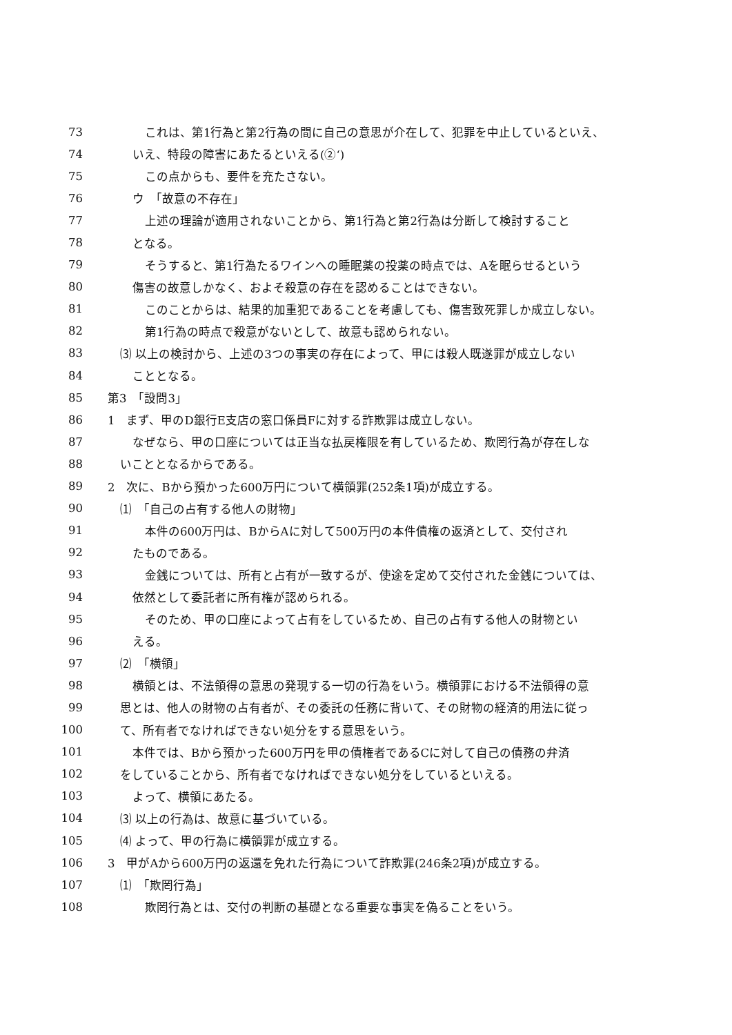73 これは、第1行為と第2行為の間に自己の意思が介在して、犯罪を中止しているといえ、
74 いえ、特段の障害にあたるといえる(②‘)
75 この点からも、要件を充たさない。
76 ウ　「故意の不存在」
77 上述の理論が適用されないことから、第1行為と第2行為は分断して検討すること
78 となる。
79 そうすると、第1行為たるワインへの睡眠薬の投薬の時点では、Aを眠らせるという
80 傷害の故意しかなく、およそ殺意の存在を認めることはできない。
81 このことからは、結果的加重犯であることを考慮しても、傷害致死罪しか成立しない。
82 第1行為の時点で殺意がないとして、故意も認められない。
83 ⑶ 以上の検討から、上述の3つの事実の存在によって、甲には殺人既遂罪が成立しない
84 こととなる。
85 第3　「設問3」
86 1　まず、甲のD銀行E支店の窓口係員Fに対する詐欺罪は成立しない。
87 なぜなら、甲の口座については正当な払戻権限を有しているため、欺罔行為が存在しな
88 いこととなるからである。
89 2　次に、Bから預かった600万円について横領罪(252条1項)が成立する。
90 ⑴　「自己の占有する他人の財物」
91 本件の600万円は、BからAに対して500万円の本件債権の返済として、交付され
92 たものである。
93 金銭については、所有と占有が一致するが、使途を定めて交付された金銭については、
94 依然として委託者に所有権が認められる。
95 そのため、甲の口座によって占有をしているため、自己の占有する他人の財物とい
96 える。
97 ⑵　「横領」
98 横領とは、不法領得の意思の発現する一切の行為をいう。横領罪における不法領得の意
99 思とは、他人の財物の占有者が、その委託の任務に背いて、その財物の経済的用法に従っ
100 て、所有者でなければできない処分をする意思をいう。
101 本件では、Bから預かった600万円を甲の債権者であるCに対して自己の債務の弁済
102 をしていることから、所有者でなければできない処分をしているといえる。
103 よって、横領にあたる。
104 ⑶ 以上の行為は、故意に基づいている。
105 ⑷ よって、甲の行為に横領罪が成立する。
106 3　甲がAから600万円の返還を免れた行為について詐欺罪(246条2項)が成立する。
107 ⑴　「欺罔行為」
108 欺罔行為とは、交付の判断の基礎となる重要な事実を偽ることをいう。